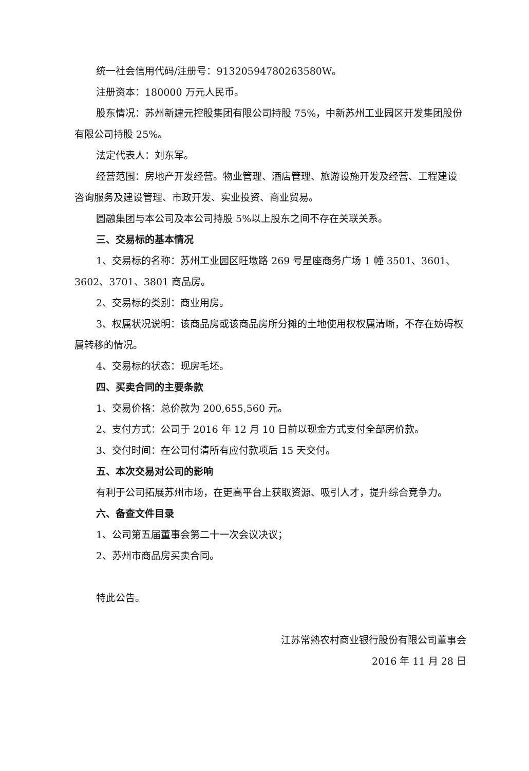统一社会信用代码/注册号：91320594780263580W。
注册资本：180000 万元人民币。
股东情况：苏州新建元控股集团有限公司持股 75%，中新苏州工业园区开发集团股份有限公司持股 25%。
法定代表人：刘东军。
经营范围：房地产开发经营。物业管理、酒店管理、旅游设施开发及经营、工程建设咨询服务及建设管理、市政开发、实业投资、商业贸易。
圆融集团与本公司及本公司持股 5%以上股东之间不存在关联关系。
三、交易标的基本情况
1、交易标的名称：苏州工业园区旺墩路 269 号星座商务广场 1 幢 3501、3601、3602、3701、3801 商品房。
2、交易标的类别：商业用房。
3、权属状况说明：该商品房或该商品房所分摊的土地使用权权属清晰，不存在妨碍权属转移的情况。
4、交易标的状态：现房毛坯。
四、买卖合同的主要条款
1、交易价格：总价款为 200,655,560 元。
2、支付方式：公司于 2016 年 12 月 10 日前以现金方式支付全部房价款。
3、交付时间：在公司付清所有应付款项后 15 天交付。
五、本次交易对公司的影响
有利于公司拓展苏州市场，在更高平台上获取资源、吸引人才，提升综合竞争力。
六、备查文件目录
1、公司第五届董事会第二十一次会议决议；
2、苏州市商品房买卖合同。
特此公告。
江苏常熟农村商业银行股份有限公司董事会
2016 年 11 月 28 日